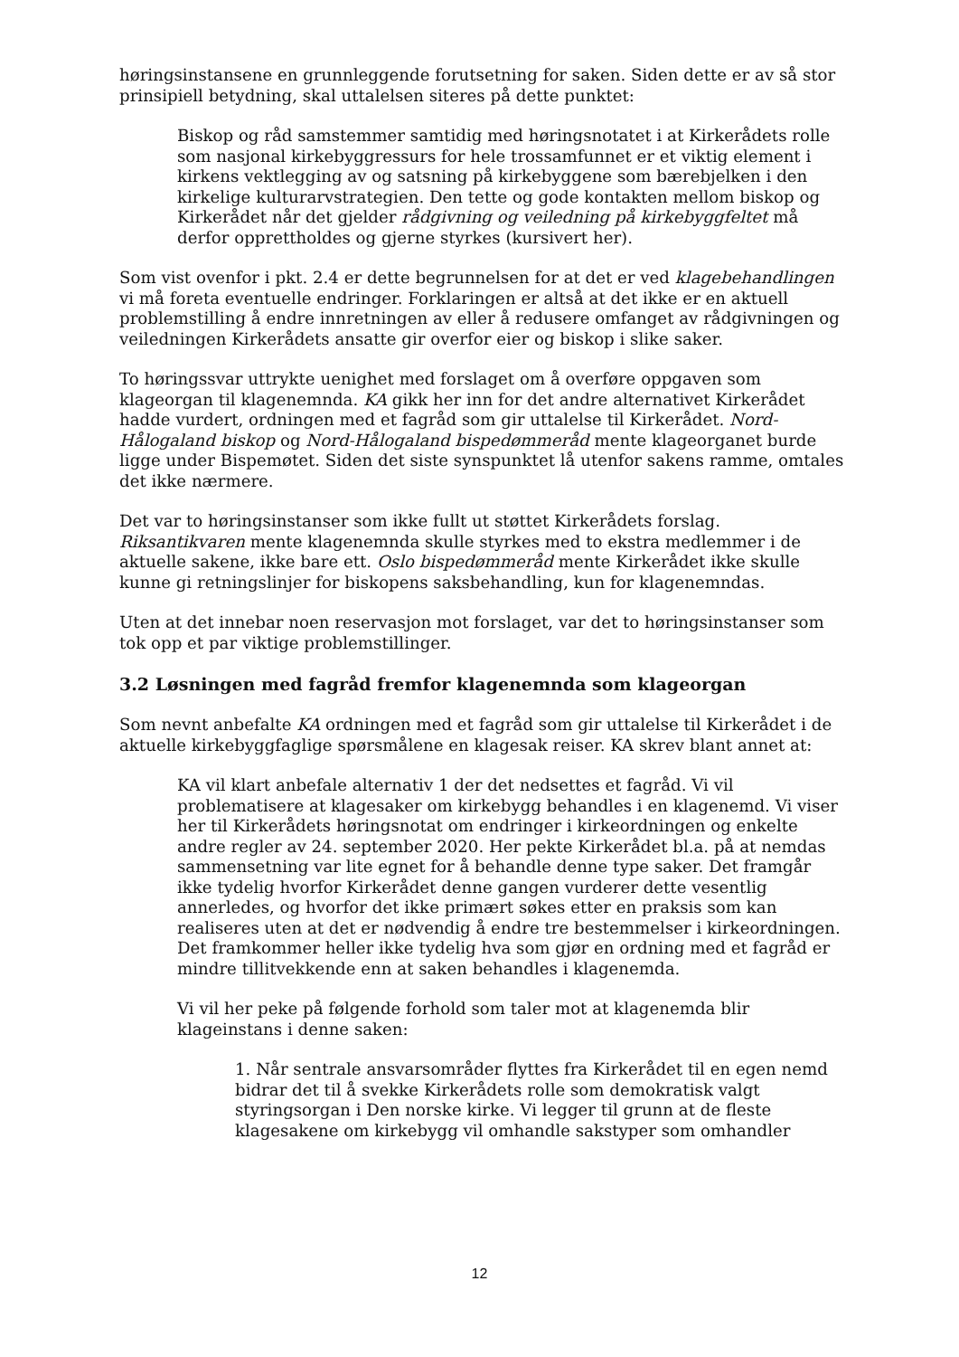høringsinstansene en grunnleggende forutsetning for saken. Siden dette er av så stor prinsipiell betydning, skal uttalelsen siteres på dette punktet:
Biskop og råd samstemmer samtidig med høringsnotatet i at Kirkerådets rolle som nasjonal kirkebyggressurs for hele trossamfunnet er et viktig element i kirkens vektlegging av og satsning på kirkebyggene som bærebjelken i den kirkelige kulturarvstrategien. Den tette og gode kontakten mellom biskop og Kirkerådet når det gjelder rådgivning og veiledning på kirkebyggfeltet må derfor opprettholdes og gjerne styrkes (kursivert her).
Som vist ovenfor i pkt. 2.4 er dette begrunnelsen for at det er ved klagebehandlingen vi må foreta eventuelle endringer. Forklaringen er altså at det ikke er en aktuell problemstilling å endre innretningen av eller å redusere omfanget av rådgivningen og veiledningen Kirkerådets ansatte gir overfor eier og biskop i slike saker.
To høringssvar uttrykte uenighet med forslaget om å overføre oppgaven som klageorgan til klagenemnda. KA gikk her inn for det andre alternativet Kirkerådet hadde vurdert, ordningen med et fagråd som gir uttalelse til Kirkerådet. Nord-Hålogaland biskop og Nord-Hålogaland bispedømmeråd mente klageorganet burde ligge under Bispemøtet. Siden det siste synspunktet lå utenfor sakens ramme, omtales det ikke nærmere.
Det var to høringsinstanser som ikke fullt ut støttet Kirkerådets forslag. Riksantikvaren mente klagenemnda skulle styrkes med to ekstra medlemmer i de aktuelle sakene, ikke bare ett. Oslo bispedømmeråd mente Kirkerådet ikke skulle kunne gi retningslinjer for biskopens saksbehandling, kun for klagenemndas.
Uten at det innebar noen reservasjon mot forslaget, var det to høringsinstanser som tok opp et par viktige problemstillinger.
3.2 Løsningen med fagråd fremfor klagenemnda som klageorgan
Som nevnt anbefalte KA ordningen med et fagråd som gir uttalelse til Kirkerådet i de aktuelle kirkebyggfaglige spørsmålene en klagesak reiser. KA skrev blant annet at:
KA vil klart anbefale alternativ 1 der det nedsettes et fagråd. Vi vil problematisere at klagesaker om kirkebygg behandles i en klagenemd. Vi viser her til Kirkerådets høringsnotat om endringer i kirkeordningen og enkelte andre regler av 24. september 2020. Her pekte Kirkerådet bl.a. på at nemdas sammensetning var lite egnet for å behandle denne type saker. Det framgår ikke tydelig hvorfor Kirkerådet denne gangen vurderer dette vesentlig annerledes, og hvorfor det ikke primært søkes etter en praksis som kan realiseres uten at det er nødvendig å endre tre bestemmelser i kirkeordningen. Det framkommer heller ikke tydelig hva som gjør en ordning med et fagråd er mindre tillitvekkende enn at saken behandles i klagenemda.
Vi vil her peke på følgende forhold som taler mot at klagenemda blir klageinstans i denne saken:
1. Når sentrale ansvarsområder flyttes fra Kirkerådet til en egen nemd bidrar det til å svekke Kirkerådets rolle som demokratisk valgt styringsorgan i Den norske kirke. Vi legger til grunn at de fleste klagesakene om kirkebygg vil omhandle sakstyper som omhandler
12